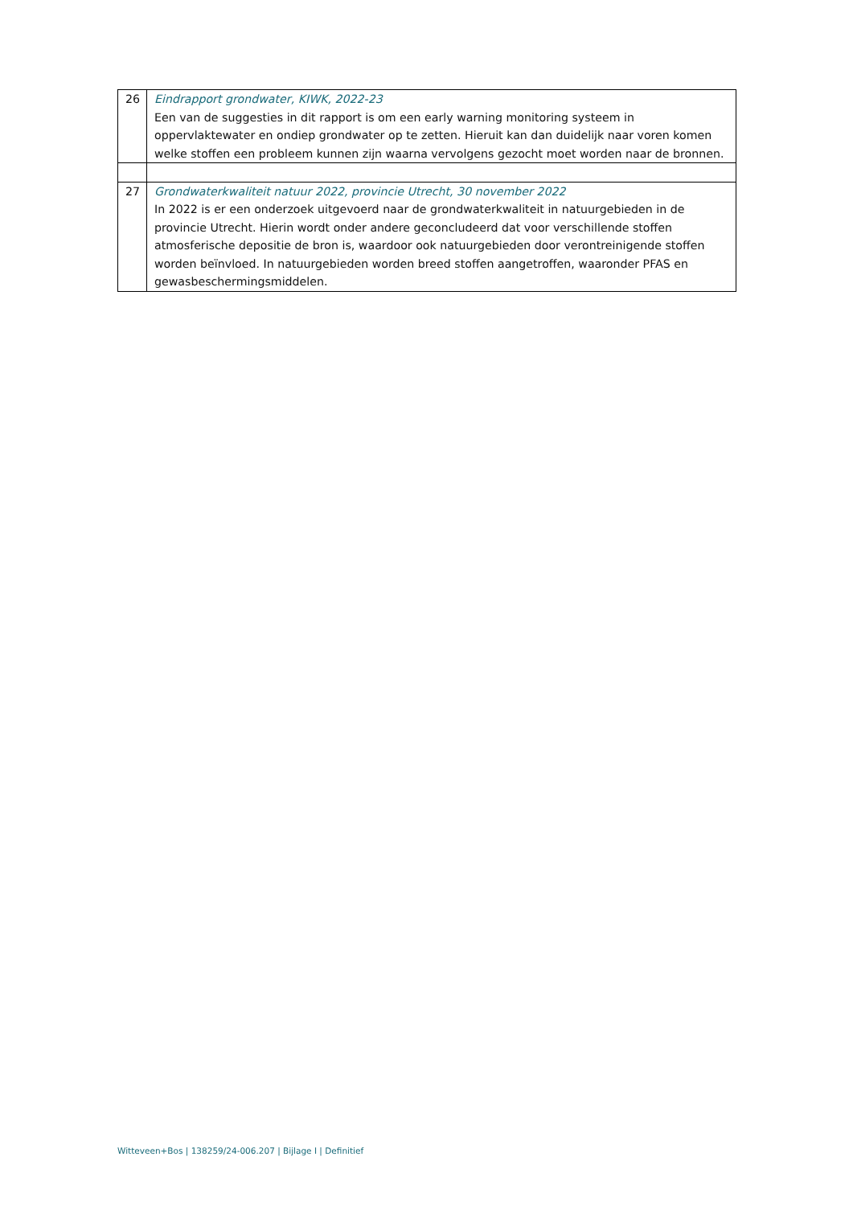| 26 | Eindrapport grondwater, KIWK, 2022-23 Een van de suggesties in dit rapport is om een early warning monitoring systeem in oppervlaktewater en ondiep grondwater op te zetten. Hieruit kan dan duidelijk naar voren komen welke stoffen een probleem kunnen zijn waarna vervolgens gezocht moet worden naar de bronnen. |
| 27 | Grondwaterkwaliteit natuur 2022, provincie Utrecht, 30 november 2022 In 2022 is er een onderzoek uitgevoerd naar de grondwaterkwaliteit in natuurgebieden in de provincie Utrecht. Hierin wordt onder andere geconcludeerd dat voor verschillende stoffen atmosferische depositie de bron is, waardoor ook natuurgebieden door verontreinigende stoffen worden beïnvloed. In natuurgebieden worden breed stoffen aangetroffen, waaronder PFAS en gewasbeschermingsmiddelen. |
Witteveen+Bos | 138259/24-006.207 | Bijlage I | Definitief